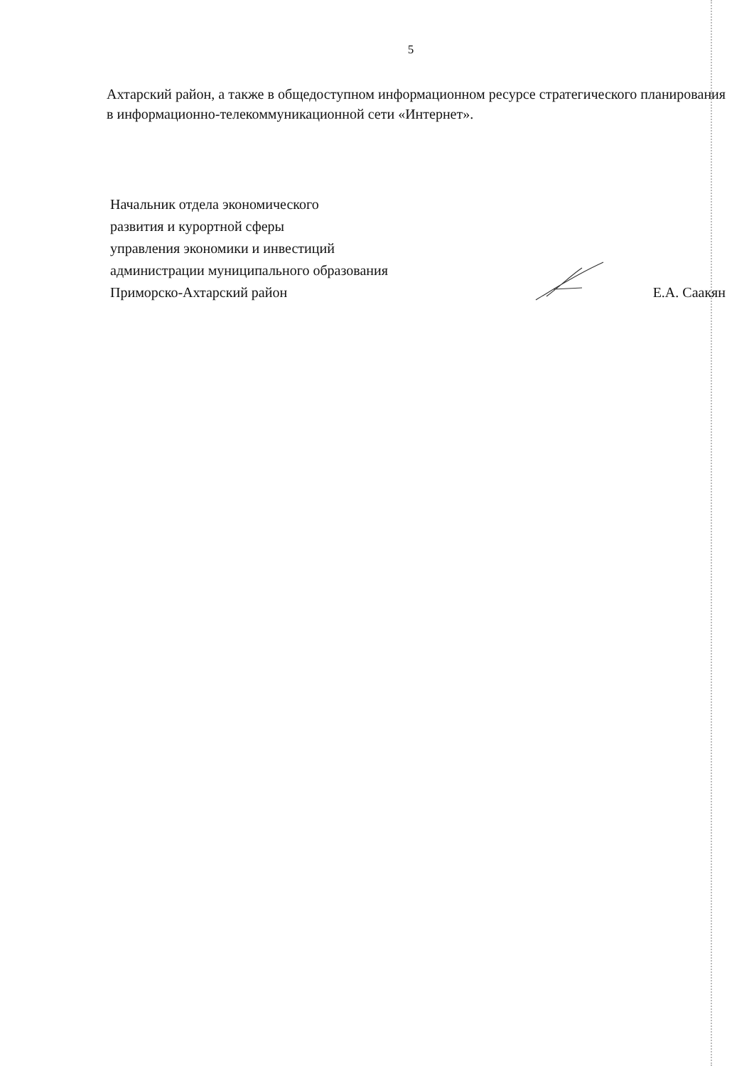5
Ахтарский район, а также в общедоступном информационном ресурсе стратегического планирования в информационно-телекоммуникационной сети «Интернет».
Начальник отдела экономического
развития и курортной сферы
управления экономики и инвестиций
администрации муниципального образования
Приморско-Ахтарский район
Е.А. Саакян